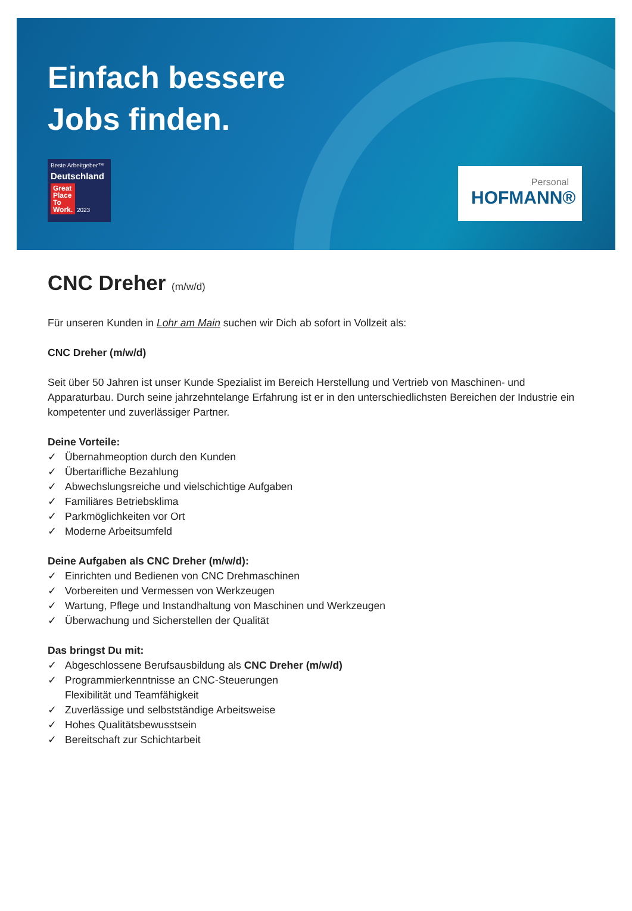Einfach bessere
Jobs finden.
Beste Arbeitgeber™
Deutschland
Great
Place
To
Work. 2023
Personal
HOFMANN®
CNC Dreher (m/w/d)
Für unseren Kunden in Lohr am Main suchen wir Dich ab sofort in Vollzeit als:
CNC Dreher (m/w/d)
Seit über 50 Jahren ist unser Kunde Spezialist im Bereich Herstellung und Vertrieb von Maschinen- und Apparaturbau. Durch seine jahrzehntelange Erfahrung ist er in den unterschiedlichsten Bereichen der Industrie ein kompetenter und zuverlässiger Partner.
Deine Vorteile:
✓ Übernahmeoption durch den Kunden
✓ Übertarifliche Bezahlung
✓ Abwechslungsreiche und vielschichtige Aufgaben
✓ Familiäres Betriebsklima
✓ Parkmöglichkeiten vor Ort
✓ Moderne Arbeitsumfeld
Deine Aufgaben als CNC Dreher (m/w/d):
✓ Einrichten und Bedienen von CNC Drehmaschinen
✓ Vorbereiten und Vermessen von Werkzeugen
✓ Wartung, Pflege und Instandhaltung von Maschinen und Werkzeugen
✓ Überwachung und Sicherstellen der Qualität
Das bringst Du mit:
✓ Abgeschlossene Berufsausbildung als CNC Dreher (m/w/d)
✓ Programmierkenntnisse an CNC-Steuerungen
Flexibilität und Teamfähigkeit
✓ Zuverlässige und selbstständige Arbeitsweise
✓ Hohes Qualitätsbewusstsein
✓ Bereitschaft zur Schichtarbeit